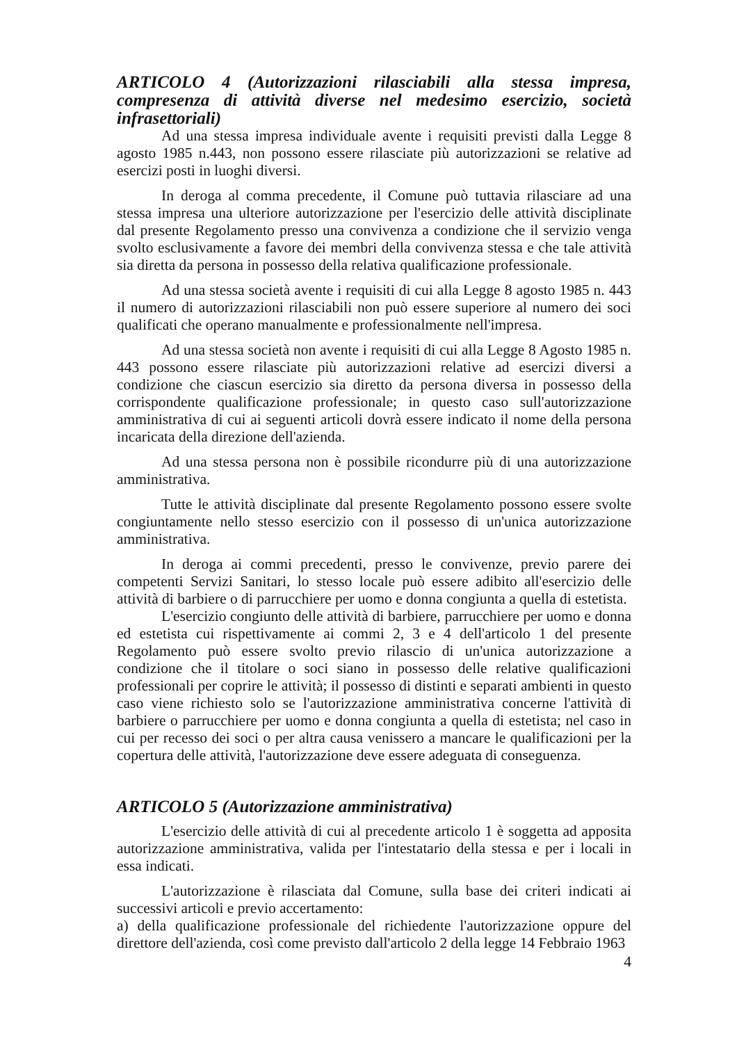ARTICOLO 4 (Autorizzazioni rilasciabili alla stessa impresa, compresenza di attività diverse nel medesimo esercizio, società infrasettoriali)
Ad una stessa impresa individuale avente i requisiti previsti dalla Legge 8 agosto 1985 n.443, non possono essere rilasciate più autorizzazioni se relative ad esercizi posti in luoghi diversi.
In deroga al comma precedente, il Comune può tuttavia rilasciare ad una stessa impresa una ulteriore autorizzazione per l'esercizio delle attività disciplinate dal presente Regolamento presso una convivenza a condizione che il servizio venga svolto esclusivamente a favore dei membri della convivenza stessa e che tale attività sia diretta da persona in possesso della relativa qualificazione professionale.
Ad una stessa società avente i requisiti di cui alla Legge 8 agosto 1985 n. 443 il numero di autorizzazioni rilasciabili non può essere superiore al numero dei soci qualificati che operano manualmente e professionalmente nell'impresa.
Ad una stessa società non avente i requisiti di cui alla Legge 8 Agosto 1985 n. 443 possono essere rilasciate più autorizzazioni relative ad esercizi diversi a condizione che ciascun esercizio sia diretto da persona diversa in possesso della corrispondente qualificazione professionale; in questo caso sull'autorizzazione amministrativa di cui ai seguenti articoli dovrà essere indicato il nome della persona incaricata della direzione dell'azienda.
Ad una stessa persona non è possibile ricondurre più di una autorizzazione amministrativa.
Tutte le attività disciplinate dal presente Regolamento possono essere svolte congiuntamente nello stesso esercizio con il possesso di un'unica autorizzazione amministrativa.
In deroga ai commi precedenti, presso le convivenze, previo parere dei competenti Servizi Sanitari, lo stesso locale può essere adibito all'esercizio delle attività di barbiere o di parrucchiere per uomo e donna congiunta a quella di estetista.
L'esercizio congiunto delle attività di barbiere, parrucchiere per uomo e donna ed estetista cui rispettivamente ai commi 2, 3 e 4 dell'articolo 1 del presente Regolamento può essere svolto previo rilascio di un'unica autorizzazione a condizione che il titolare o soci siano in possesso delle relative qualificazioni professionali per coprire le attività; il possesso di distinti e separati ambienti in questo caso viene richiesto solo se l'autorizzazione amministrativa concerne l'attività di barbiere o parrucchiere per uomo e donna congiunta a quella di estetista; nel caso in cui per recesso dei soci o per altra causa venissero a mancare le qualificazioni per la copertura delle attività, l'autorizzazione deve essere adeguata di conseguenza.
ARTICOLO 5 (Autorizzazione amministrativa)
L'esercizio delle attività di cui al precedente articolo 1 è soggetta ad apposita autorizzazione amministrativa, valida per l'intestatario della stessa e per i locali in essa indicati.
L'autorizzazione è rilasciata dal Comune, sulla base dei criteri indicati ai successivi articoli e previo accertamento:
a) della qualificazione professionale del richiedente l'autorizzazione oppure del direttore dell'azienda, così come previsto dall'articolo 2 della legge 14 Febbraio 1963
4